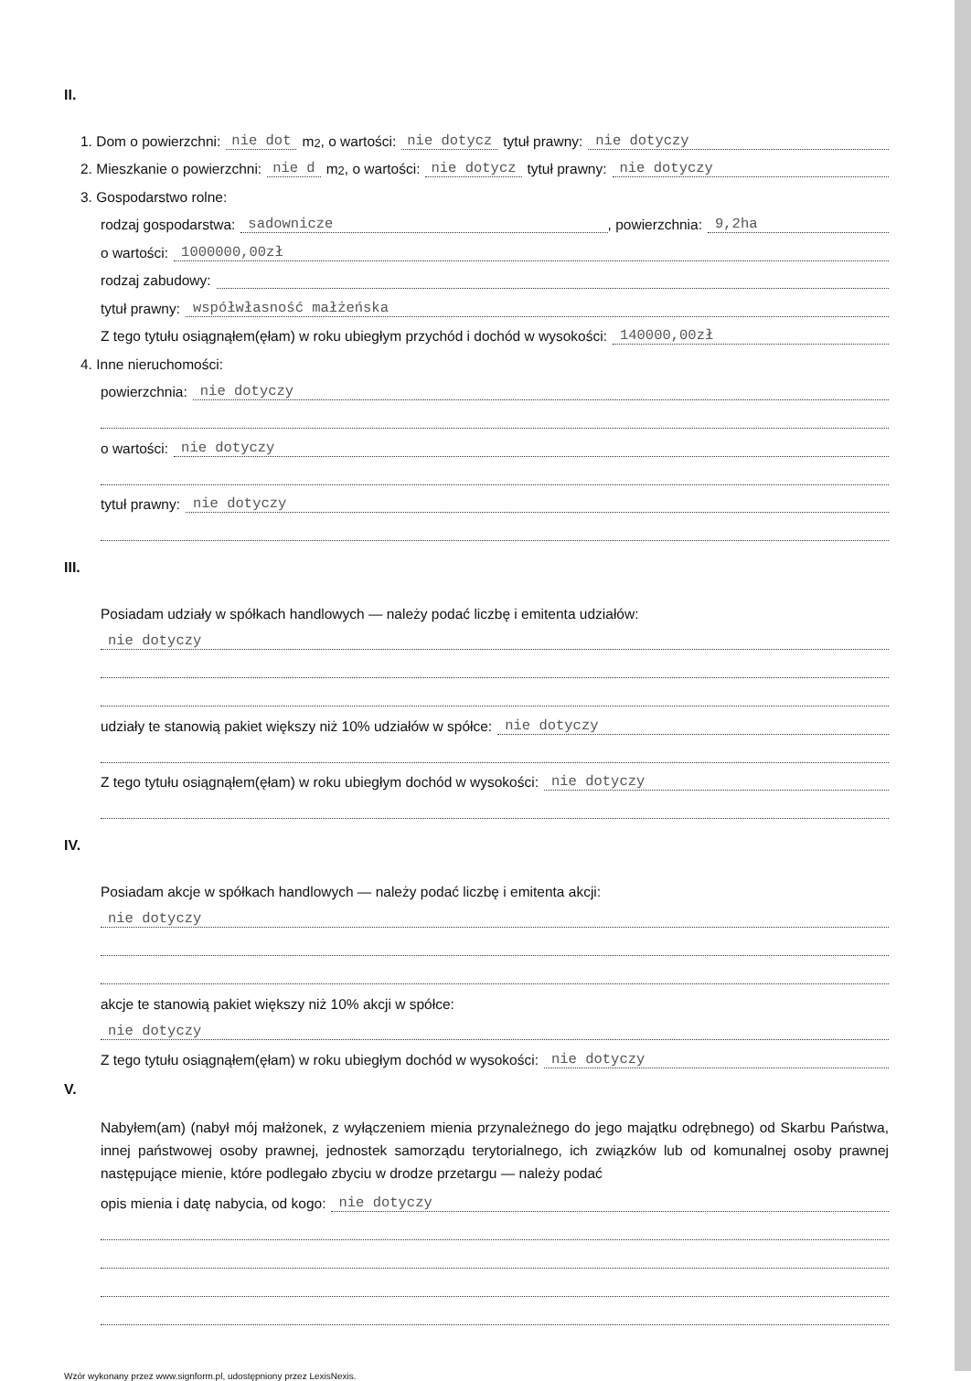II.
1. Dom o powierzchni: nie dot m<sup>2</sup>, o wartości: nie dotycz tytuł prawny: nie dotyczy
2. Mieszkanie o powierzchni: nie d m<sup>2</sup>, o wartości: nie dotycz tytuł prawny: nie dotyczy
3. Gospodarstwo rolne:
rodzaj gospodarstwa: sadownicze, powierzchnia: 9,2ha
o wartości: 1000000,00zł
rodzaj zabudowy:
tytuł prawny: współwłasność małżeńska
Z tego tytułu osiągnąłem(ęłam) w roku ubiegłym przychód i dochód w wysokości: 140000,00zł
4. Inne nieruchomości:
powierzchnia: nie dotyczy
o wartości: nie dotyczy
tytuł prawny: nie dotyczy
III.
Posiadam udziały w spółkach handlowych — należy podać liczbę i emitenta udziałów:
nie dotyczy
udziały te stanowią pakiet większy niż 10% udziałów w spółce: nie dotyczy
Z tego tytułu osiągnąłem(ęłam) w roku ubiegłym dochód w wysokości: nie dotyczy
IV.
Posiadam akcje w spółkach handlowych — należy podać liczbę i emitenta akcji:
nie dotyczy
akcje te stanowią pakiet większy niż 10% akcji w spółce:
nie dotyczy
Z tego tytułu osiągnąłem(ęłam) w roku ubiegłym dochód w wysokości: nie dotyczy
V.
Nabyłem(am) (nabył mój małżonek, z wyłączeniem mienia przynależnego do jego majątku odrębnego) od Skarbu Państwa, innej państwowej osoby prawnej, jednostek samorządu terytorialnego, ich związków lub od komunalnej osoby prawnej następujące mienie, które podlegało zbyciu w drodze przetargu — należy podać
opis mienia i datę nabycia, od kogo: nie dotyczy
Wzór wykonany przez www.signform.pl, udostępniony przez LexisNexis.